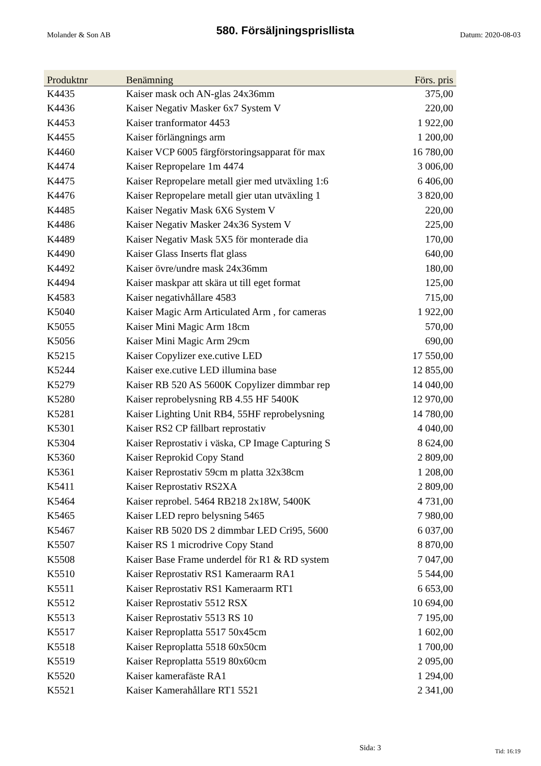Molander & Son AB 580. Försäljningsprisllista Datum: 2020-08-03
| Produktnr | Benämning | Förs. pris |
| --- | --- | --- |
| K4435 | Kaiser mask och AN-glas 24x36mm | 375,00 |
| K4436 | Kaiser Negativ Masker 6x7 System V | 220,00 |
| K4453 | Kaiser tranformator 4453 | 1 922,00 |
| K4455 | Kaiser förlängnings arm | 1 200,00 |
| K4460 | Kaiser VCP 6005 färgförstoringsapparat för max | 16 780,00 |
| K4474 | Kaiser Repropelare 1m 4474 | 3 006,00 |
| K4475 | Kaiser Repropelare metall gier med utväxling 1:6 | 6 406,00 |
| K4476 | Kaiser Repropelare metall gier utan utväxling 1 | 3 820,00 |
| K4485 | Kaiser Negativ Mask 6X6 System V | 220,00 |
| K4486 | Kaiser Negativ Masker 24x36 System V | 225,00 |
| K4489 | Kaiser Negativ Mask 5X5 för monterade dia | 170,00 |
| K4490 | Kaiser Glass Inserts flat glass | 640,00 |
| K4492 | Kaiser övre/undre mask 24x36mm | 180,00 |
| K4494 | Kaiser maskpar att skära ut till eget format | 125,00 |
| K4583 | Kaiser negativhållare 4583 | 715,00 |
| K5040 | Kaiser Magic Arm Articulated Arm , for cameras | 1 922,00 |
| K5055 | Kaiser Mini Magic Arm 18cm | 570,00 |
| K5056 | Kaiser Mini Magic Arm 29cm | 690,00 |
| K5215 | Kaiser Copylizer exe.cutive LED | 17 550,00 |
| K5244 | Kaiser exe.cutive LED illumina base | 12 855,00 |
| K5279 | Kaiser RB 520 AS 5600K Copylizer dimmbar rep | 14 040,00 |
| K5280 | Kaiser reprobelysning RB 4.55 HF 5400K | 12 970,00 |
| K5281 | Kaiser Lighting Unit RB4, 55HF reprobelysning | 14 780,00 |
| K5301 | Kaiser RS2 CP fällbart reprostativ | 4 040,00 |
| K5304 | Kaiser Reprostativ i väska, CP Image Capturing S | 8 624,00 |
| K5360 | Kaiser Reprokid Copy Stand | 2 809,00 |
| K5361 | Kaiser Reprostativ 59cm m platta 32x38cm | 1 208,00 |
| K5411 | Kaiser Reprostativ RS2XA | 2 809,00 |
| K5464 | Kaiser reprobel. 5464 RB218 2x18W, 5400K | 4 731,00 |
| K5465 | Kaiser LED repro belysning 5465 | 7 980,00 |
| K5467 | Kaiser RB 5020 DS 2 dimmbar LED Cri95, 5600 | 6 037,00 |
| K5507 | Kaiser RS 1 microdrive Copy Stand | 8 870,00 |
| K5508 | Kaiser Base Frame underdel för R1 & RD system | 7 047,00 |
| K5510 | Kaiser Reprostativ RS1 Kameraarm RA1 | 5 544,00 |
| K5511 | Kaiser Reprostativ RS1 Kameraarm RT1 | 6 653,00 |
| K5512 | Kaiser Reprostativ 5512 RSX | 10 694,00 |
| K5513 | Kaiser Reprostativ 5513 RS 10 | 7 195,00 |
| K5517 | Kaiser Reproplatta 5517 50x45cm | 1 602,00 |
| K5518 | Kaiser Reproplatta 5518 60x50cm | 1 700,00 |
| K5519 | Kaiser Reproplatta 5519 80x60cm | 2 095,00 |
| K5520 | Kaiser kamerafäste RA1 | 1 294,00 |
| K5521 | Kaiser Kamerahållare RT1 5521 | 2 341,00 |
Sida: 3 Tid: 16:19